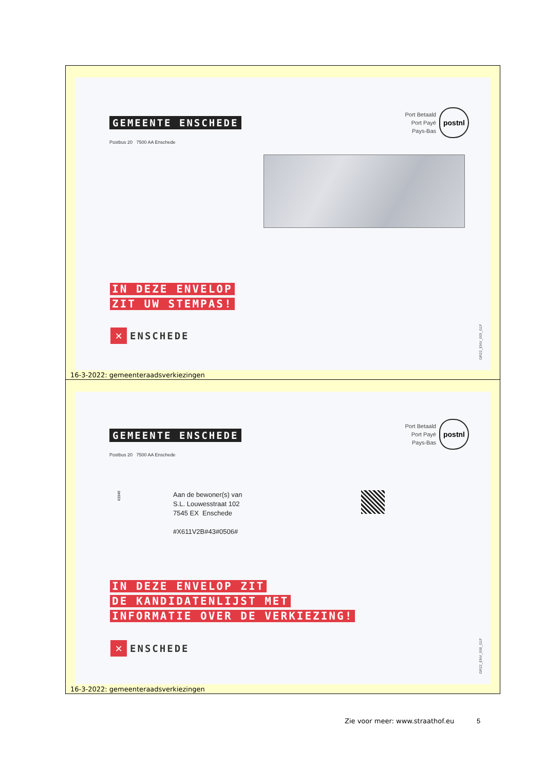GEMEENTE ENSCHEDE
Postbus 20 7500 AA Enschede
Port Betaald
Port Payé
Pays-Bas
postnl
IN DEZE ENVELOP
ZIT UW STEMPAS!
✕
ENSCHEDE
GR22_ENV_009_G1F
16-3-2022: gemeenteraadsverkiezingen
GEMEENTE ENSCHEDE
Postbus 20 7500 AA Enschede
Port Betaald
Port Payé
Pays-Bas
postnl
63349
Aan de bewoner(s) van
S.L. Louwesstraat 102
7545 EX Enschede
#X611V2B#43#0506#
IN DEZE ENVELOP ZIT
DE KANDIDATENLIJST MET
INFORMATIE OVER DE VERKIEZING!
✕
ENSCHEDE
GR22_ENV_008_G1F
16-3-2022: gemeenteraadsverkiezingen
Zie voor meer: www.straathof.eu
5